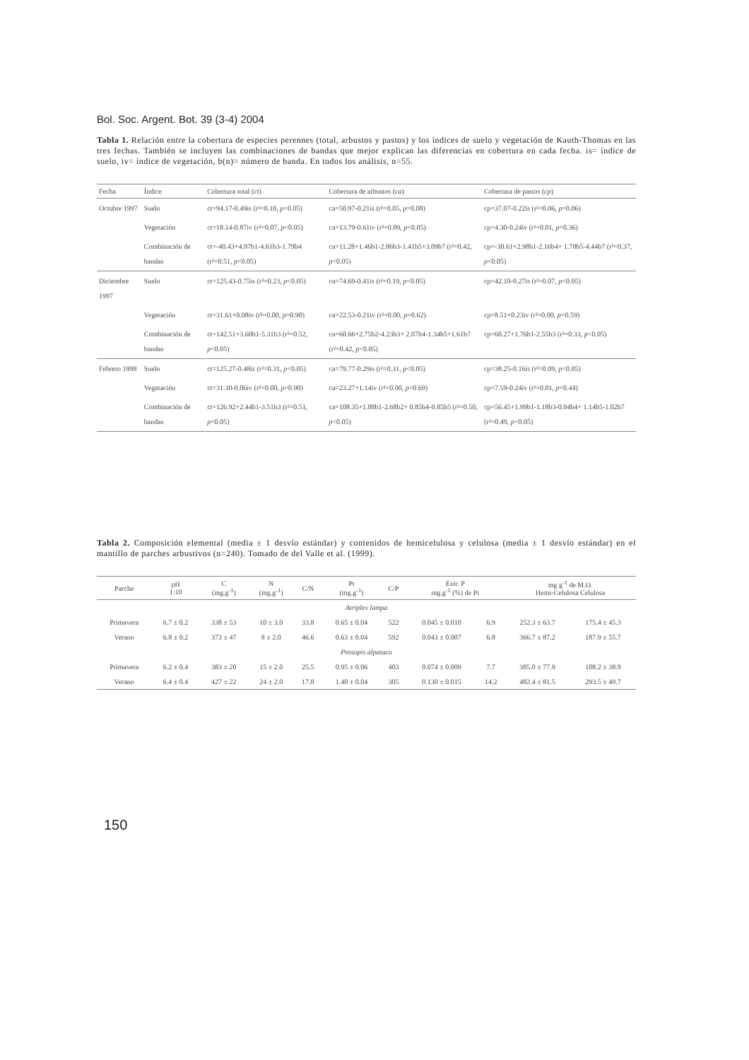Bol. Soc. Argent. Bot. 39 (3-4) 2004
Tabla 1. Relación entre la cobertura de especies perennes (total, arbustos y pastos) y los índices de suelo y vegetación de Kauth-Thomas en las tres fechas. También se incluyen las combinaciones de bandas que mejor explican las diferencias en cobertura en cada fecha. is= índice de suelo, iv= índice de vegetación, b(n)= número de banda. En todos los análisis, n=55.
| Fecha | Índice | Cobertura total ( ct ) | Cobertura de arbustos ( ca ) | Cobertura de pastos ( cp ) |
| --- | --- | --- | --- | --- |
| Octubre 1997 | Suelo | ct=94.17-0.49is (r²=0.10, p <0.05) | ca=50.97-0.21is (r²=0.05, p =0.08) | cp=37.07-0.22is (r²=0.06, p =0.06) |
| | Vegetación | ct=18.14-0.87iv (r²=0.07, p <0.05) | ca=13.79-0.61iv (r²=0.09, p <0.05) | cp=4.30-0.24iv (r²=0.01, p =0.36) |
| | Combinación de bandas | ct=-40.43+4.97b1-4.61b3-1.79b4 (r²=0.51, p <0.05) | ca=11.28+1.46b1-2.86b3-1.41b5+3.09b7 (r²=0.42, p <0.05) | cp=-30.61+2.98b1-2.16b4+ 1.78b5-4.44b7 (r²=0.37, p <0.05) |
| Diciembre 1997 | Suelo | ct=125.43-0.75is (r²=0.23, p <0.05) | ca=74.69-0.41is (r²=0.19, p <0.05) | cp=42.10-0.27is (r²=0.07, p <0.05) |
| | Vegetación | ct=31.61+0.08iv (r²=0.00, p =0.90) | ca=22.53-0.21iv (r²=0.00, p =0.62) | cp=8.51+0.23iv (r²=0.00, p =0.59) |
| | Combinación de bandas | ct=142.51+3.60b1-5.31b3 (r²=0.52, p <0.05) | ca=60.66+2.75b2-4.23b3+ 2.07b4-1.34b5+1.61b7 (r²=0.42, p <0.05) | cp=60.27+1.76b1-2.55b3 (r²=0.33, p <0.05) |
| Febrero 1998 | Suelo | ct=125.27-0.48is (r²=0.31, p <0.05) | ca=79.77-0.29is (r²=0.31, p <0.05) | cp=38.25-0.16is (r²=0.09, p <0.05) |
| | Vegetación | ct=31.30-0.06iv (r²=0.00, p =0.90) | ca=23.27+1.14iv (r²=0.00, p =0.69) | cp=7.59-0.24iv (r²=0.01, p =0.44) |
| | Combinación de bandas | ct=126.92+2.44b1-3.51b3 (r²=0.51, p <0.05) | ca=108.35+1.88b1-2.68b2+ 0.85b4-0.85b5 (r²=0.50, p <0.05) | cp=56.45+1.99b1-1.18b3-0.94b4+ 1.14b5-1.02b7 (r²=0.49, p <0.05) |
Tabla 2. Composición elemental (media ± 1 desvío estándar) y contenidos de hemicelulosa y celulosa (media ± 1 desvío estándar) en el mantillo de parches arbustivos (n=240). Tomado de del Valle et al. (1999).
| Parche | pH 1:10 | C (mg.g<sup>-1</sup>) | N (mg.g<sup>-1</sup>) | C/N | Pt (mg.g<sup>-1</sup>) | C/P | Extr. P mg.g<sup>-1</sup> (%) de Pt | | mg g<sup>-1</sup> de M.O. Hemi-Celulosa Celulosa | |
| --- | --- | --- | --- | --- | --- | --- | --- | --- | --- | --- |
| Atriplex lampa | | | | | | | | | | |
| Primavera | 6.7 ± 0.2 | 338 ± 53 | 10 ± 3.0 | 33.8 | 0.65 ± 0.04 | 522 | 0.045 ± 0.010 | 6.9 | 252.3 ± 63.7 | 175.4 ± 45.3 |
| Verano | 6.8 ± 0.2 | 373 ± 47 | 8 ± 2.0 | 46.6 | 0.63 ± 0.04 | 592 | 0.043 ± 0.007 | 6.8 | 366.7 ± 87.2 | 187.9 ± 55.7 |
| Prosopis alpataco | | | | | | | | | | |
| Primavera | 6.2 ± 0.4 | 383 ± 20 | 15 ± 2.0 | 25.5 | 0.95 ± 0.06 | 403 | 0.074 ± 0.009 | 7.7 | 385.0 ± 77.9 | 108.2 ± 38.9 |
| Verano | 6.4 ± 0.4 | 427 ± 22 | 24 ± 2.0 | 17.8 | 1.40 ± 0.04 | 305 | 0.130 ± 0.015 | 14.2 | 482.4 ± 81.5 | 293.5 ± 49.7 |
150